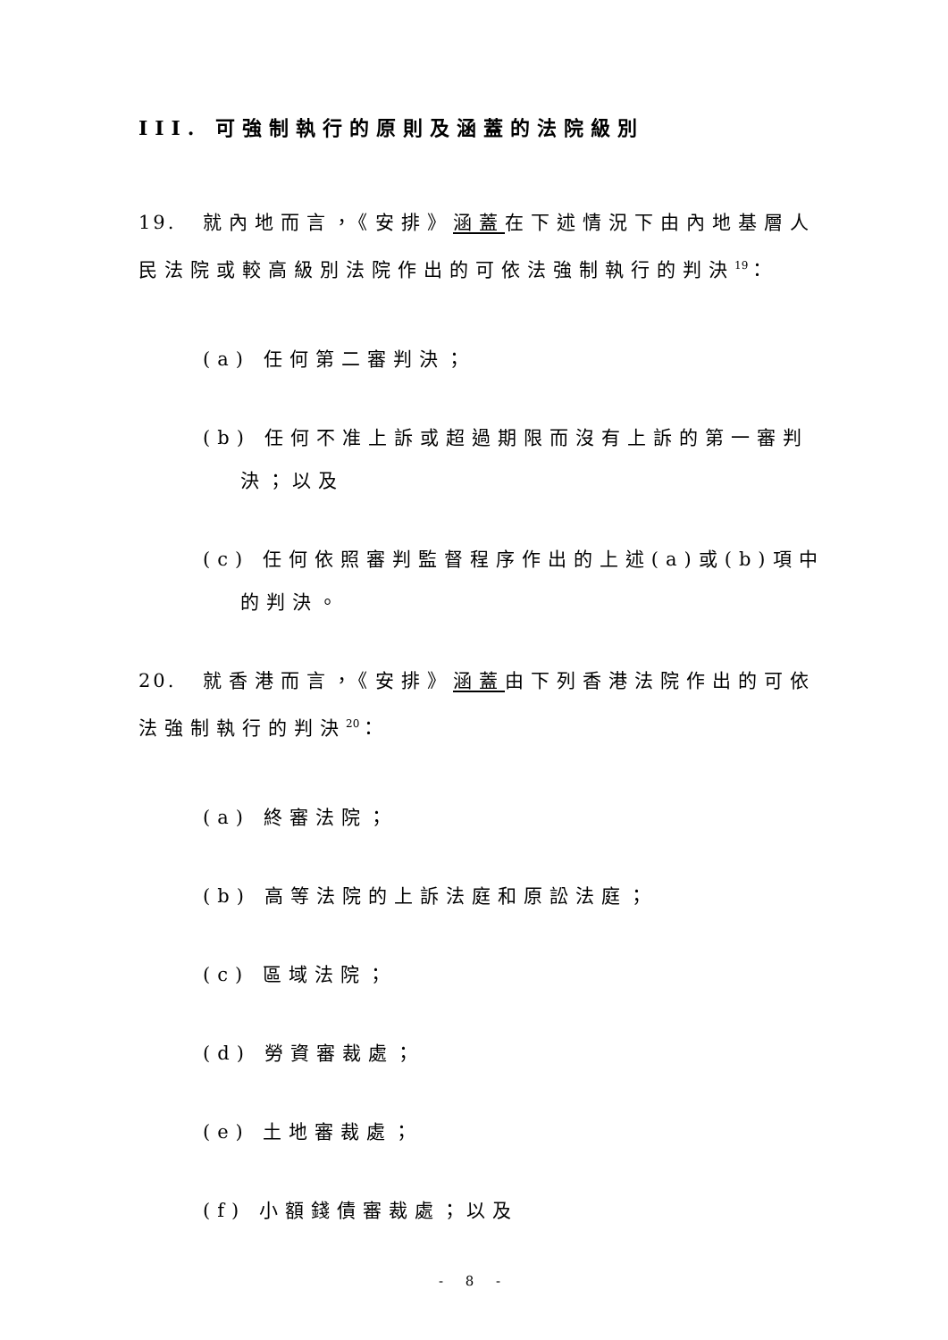III. 可強制執行的原則及涵蓋的法院級別
19. 就內地而言，《安排》涵蓋在下述情況下由內地基層人民法院或較高級別法院作出的可依法強制執行的判決<sup>19</sup>：
(a) 任何第二審判決；
(b) 任何不准上訴或超過期限而沒有上訴的第一審判決；以及
(c) 任何依照審判監督程序作出的上述(a)或(b)項中的判決。
20. 就香港而言，《安排》涵蓋由下列香港法院作出的可依法強制執行的判決<sup>20</sup>：
(a) 終審法院；
(b) 高等法院的上訴法庭和原訟法庭；
(c) 區域法院；
(d) 勞資審裁處；
(e) 土地審裁處；
(f) 小額錢債審裁處；以及
- 8 -